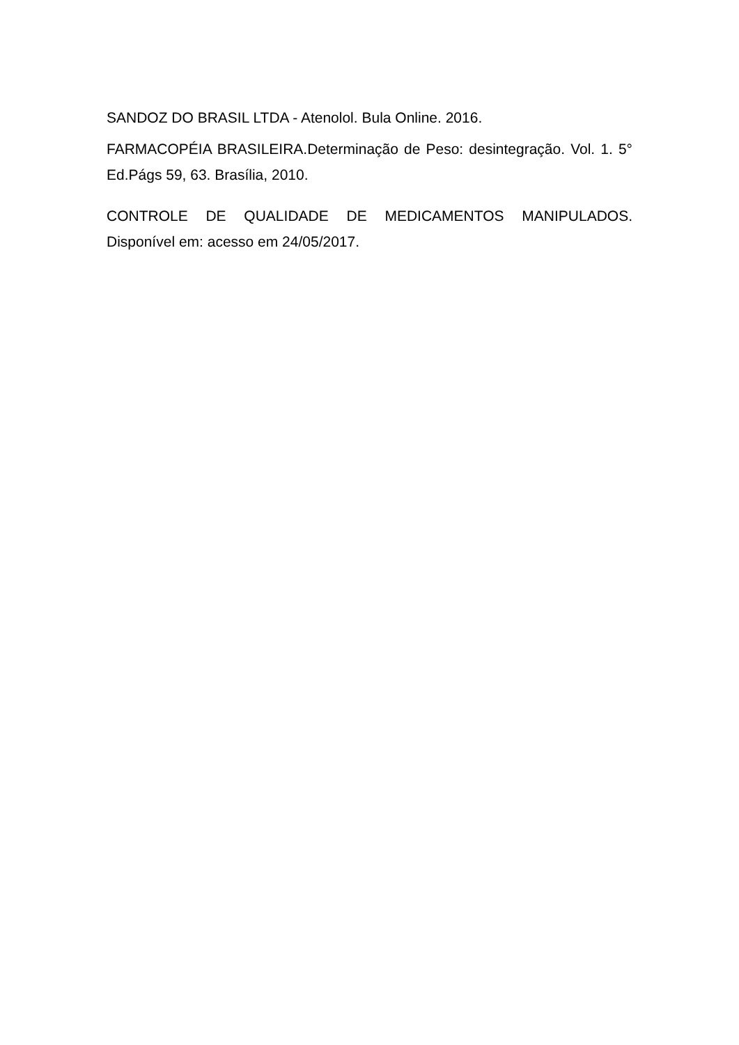SANDOZ DO BRASIL LTDA - Atenolol. Bula Online. 2016.
FARMACOPÉIA BRASILEIRA.Determinação de Peso: desintegração. Vol. 1. 5° Ed.Págs 59, 63. Brasília, 2010.
CONTROLE DE QUALIDADE DE MEDICAMENTOS MANIPULADOS. Disponível em: acesso em 24/05/2017.